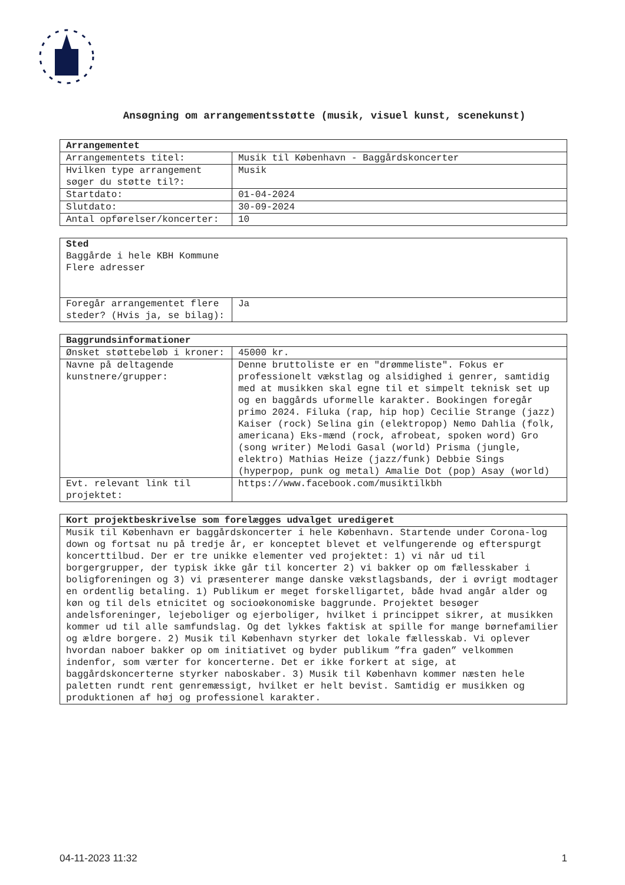Ansøgning om arrangementsstøtte (musik, visuel kunst, scenekunst)
| Arrangementet | |
| --- | --- |
| Arrangementets titel: | Musik til København - Baggårdskoncerter |
| Hvilken type arrangement søger du støtte til?: | Musik |
| Startdato: | 01-04-2024 |
| Slutdato: | 30-09-2024 |
| Antal opførelser/koncerter: | 10 |
| Sted Baggårde i hele KBH Kommune Flere adresser | |
| Foregår arrangementet flere steder? (Hvis ja, se bilag): | Ja |
| Baggrundsinformationer | |
| --- | --- |
| Ønsket støttebeløb i kroner: | 45000 kr. |
| Navne på deltagende kunstnere/grupper: | Denne bruttoliste er en "drømmeliste". Fokus er professionelt vækstlag og alsidighed i genrer, samtidig med at musikken skal egne til et simpelt teknisk set up og en baggårds uformelle karakter. Bookingen foregår primo 2024. Filuka (rap, hip hop) Cecilie Strange (jazz) Kaiser (rock) Selina gin (elektropop) Nemo Dahlia (folk, americana) Eks-mænd (rock, afrobeat, spoken word) Gro (song writer) Melodi Gasal (world) Prisma (jungle, elektro) Mathias Heize (jazz/funk) Debbie Sings (hyperpop, punk og metal) Amalie Dot (pop) Asay (world) |
| Evt. relevant link til projektet: | https://www.facebook.com/musiktilkbh |
| Kort projektbeskrivelse som forelægges udvalget uredigeret |
| --- |
| Musik til København er baggårdskoncerter i hele København. Startende under Corona-log down og fortsat nu på tredje år, er konceptet blevet et velfungerende og efterspurgt koncerttilbud. Der er tre unikke elementer ved projektet: 1) vi når ud til borgergrupper, der typisk ikke går til koncerter 2) vi bakker op om fællesskaber i boligforeningen og 3) vi præsenterer mange danske vækstlagsbands, der i øvrigt modtager en ordentlig betaling. 1) Publikum er meget forskelligartet, både hvad angår alder og køn og til dels etnicitet og socioøkonomiske baggrunde. Projektet besøger andelsforeninger, lejeboliger og ejerboliger, hvilket i princippet sikrer, at musikken kommer ud til alle samfundslag. Og det lykkes faktisk at spille for mange børnefamilier og ældre borgere. 2) Musik til København styrker det lokale fællesskab. Vi oplever hvordan naboer bakker op om initiativet og byder publikum ”fra gaden” velkommen indenfor, som værter for koncerterne. Det er ikke forkert at sige, at baggårdskoncerterne styrker naboskaber. 3) Musik til København kommer næsten hele paletten rundt rent genremæssigt, hvilket er helt bevist. Samtidig er musikken og produktionen af høj og professionel karakter. |
04-11-2023 11:32 1